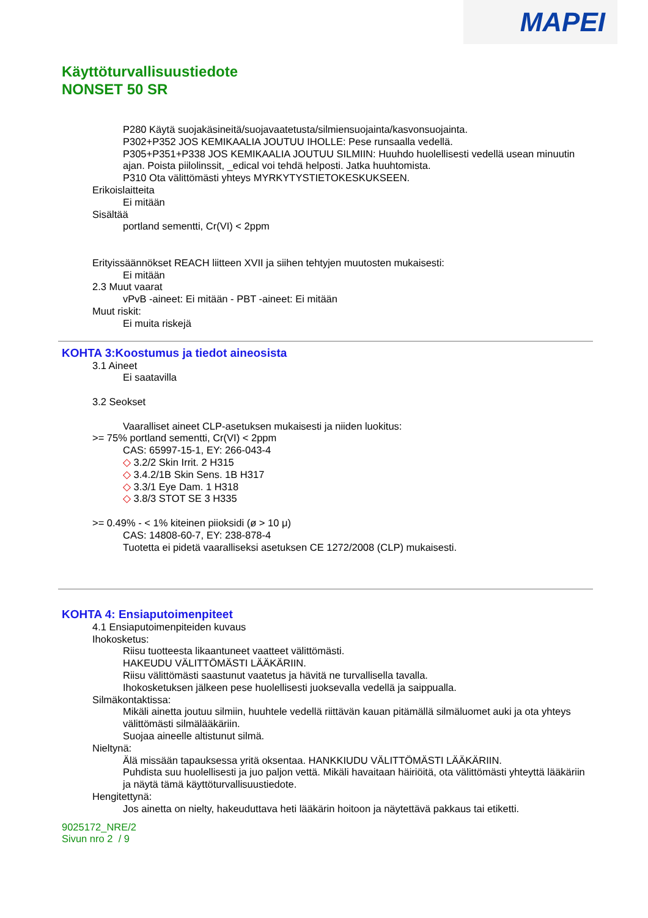MAPEI
Käyttöturvallisuustiedote
NONSET 50 SR
P280 Käytä suojakäsineitä/suojavaatetusta/silmiensuojainta/kasvonsuojainta.
P302+P352 JOS KEMIKAALIA JOUTUU IHOLLE: Pese runsaalla vedellä.
P305+P351+P338 JOS KEMIKAALIA JOUTUU SILMIIN: Huuhdo huolellisesti vedellä usean minuutin ajan. Poista piilolinssit, _edical voi tehdä helposti. Jatka huuhtomista.
P310 Ota välittömästi yhteys MYRKYTYSTIETOKESKUKSEEN.
Erikoislaitteita
Ei mitään
Sisältää
portland sementti, Cr(VI) < 2ppm
Erityissäännökset REACH liitteen XVII ja siihen tehtyjen muutosten mukaisesti:
Ei mitään
2.3 Muut vaarat
vPvB -aineet: Ei mitään - PBT -aineet: Ei mitään
Muut riskit:
Ei muita riskejä
KOHTA 3:Koostumus ja tiedot aineosista
3.1 Aineet
Ei saatavilla
3.2 Seokset
Vaaralliset aineet CLP-asetuksen mukaisesti ja niiden luokitus:
>= 75% portland sementti, Cr(VI) < 2ppm
CAS: 65997-15-1, EY: 266-043-4
◇ 3.2/2 Skin Irrit. 2 H315
◇ 3.4.2/1B Skin Sens. 1B H317
◇ 3.3/1 Eye Dam. 1 H318
◇ 3.8/3 STOT SE 3 H335
>= 0.49% - < 1% kiteinen piioksidi (ø > 10 μ)
CAS: 14808-60-7, EY: 238-878-4
Tuotetta ei pidetä vaaralliseksi asetuksen CE 1272/2008 (CLP) mukaisesti.
KOHTA 4: Ensiaputoimenpiteet
4.1 Ensiaputoimenpiteiden kuvaus
Ihokosketus:
Riisu tuotteesta likaantuneet vaatteet välittömästi.
HAKEUDU VÄLITTÖMÄSTI LÄÄKÄRIIN.
Riisu välittömästi saastunut vaatetus ja hävitä ne turvallisella tavalla.
Ihokosketuksen jälkeen pese huolellisesti juoksevalla vedellä ja saippualla.
Silmäkontaktissa:
Mikäli ainetta joutuu silmiin, huuhtele vedellä riittävän kauan pitämällä silmäluomet auki ja ota yhteys välittömästi silmälääkäriin.
Suojaa aineelle altistunut silmä.
Nieltynä:
Älä missään tapauksessa yritä oksentaa. HANKKIUDU VÄLITTÖMÄSTI LÄÄKÄRIIN.
Puhdista suu huolellisesti ja juo paljon vettä. Mikäli havaitaan häiriöitä, ota välittömästi yhteyttä lääkäriin ja näytä tämä käyttöturvallisuustiedote.
Hengitettynä:
Jos ainetta on nielty, hakeuduttava heti lääkärin hoitoon ja näytettävä pakkaus tai etiketti.
9025172_NRE/2
Sivun nro 2 / 9